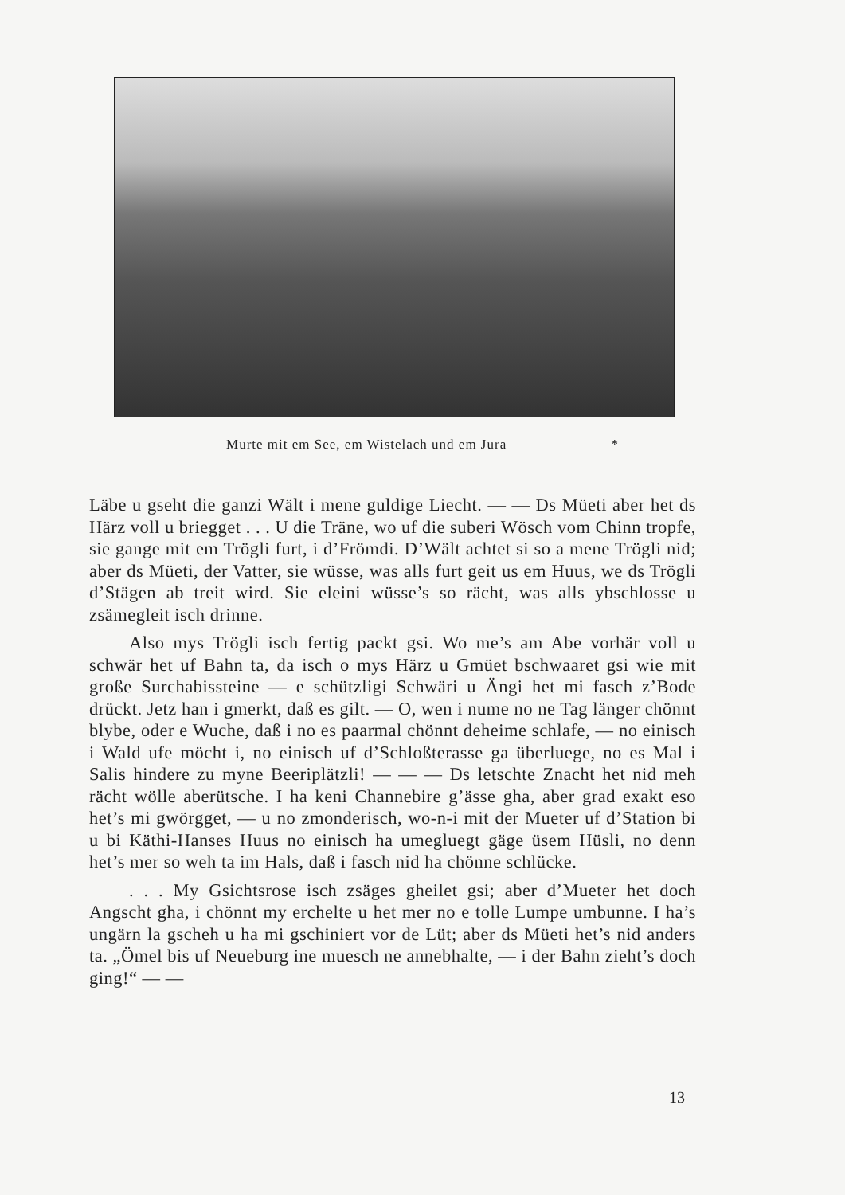Murte mit em See, em Wistelach und em Jura *
Läbe u gseht die ganzi Wält i mene guldige Liecht. — — Ds Müeti aber het ds Härz voll u briegget . . . U die Träne, wo uf die suberi Wösch vom Chinn tropfe, sie gange mit em Trögli furt, i d’Frömdi. D’Wält achtet si so a mene Trögli nid; aber ds Müeti, der Vatter, sie wüsse, was alls furt geit us em Huus, we ds Trögli d’Stägen ab treit wird. Sie eleini wüsse’s so rächt, was alls ybschlosse u zsämegleit isch drinne.
Also mys Trögli isch fertig packt gsi. Wo me’s am Abe vorhär voll u schwär het uf Bahn ta, da isch o mys Härz u Gmüet bschwaaret gsi wie mit große Surchabissteine — e schützligi Schwäri u Ängi het mi fasch z’Bode drückt. Jetz han i gmerkt, daß es gilt. — O, wen i nume no ne Tag länger chönnt blybe, oder e Wuche, daß i no es paarmal chönnt deheime schlafe, — no einisch i Wald ufe möcht i, no einisch uf d’Schloßterasse ga überluege, no es Mal i Salis hindere zu myne Beeriplätzli! — — — Ds letschte Znacht het nid meh rächt wölle aberütsche. I ha keni Channebire g’ässe gha, aber grad exakt eso het’s mi gwörgget, — u no zmonderisch, wo-n-i mit der Mueter uf d’Station bi u bi Käthi-Hanses Huus no einisch ha umegluegt gäge üsem Hüsli, no denn het’s mer so weh ta im Hals, daß i fasch nid ha chönne schlücke.
. . . My Gsichtsrose isch zsäges gheilet gsi; aber d’Mueter het doch Angscht gha, i chönnt my erchelte u het mer no e tolle Lumpe umbunne. I ha’s ungärn la gscheh u ha mi gschiniert vor de Lüt; aber ds Müeti het’s nid anders ta. „Ömel bis uf Neueburg ine muesch ne annebhalte, — i der Bahn zieht’s doch ging!“ — —
13